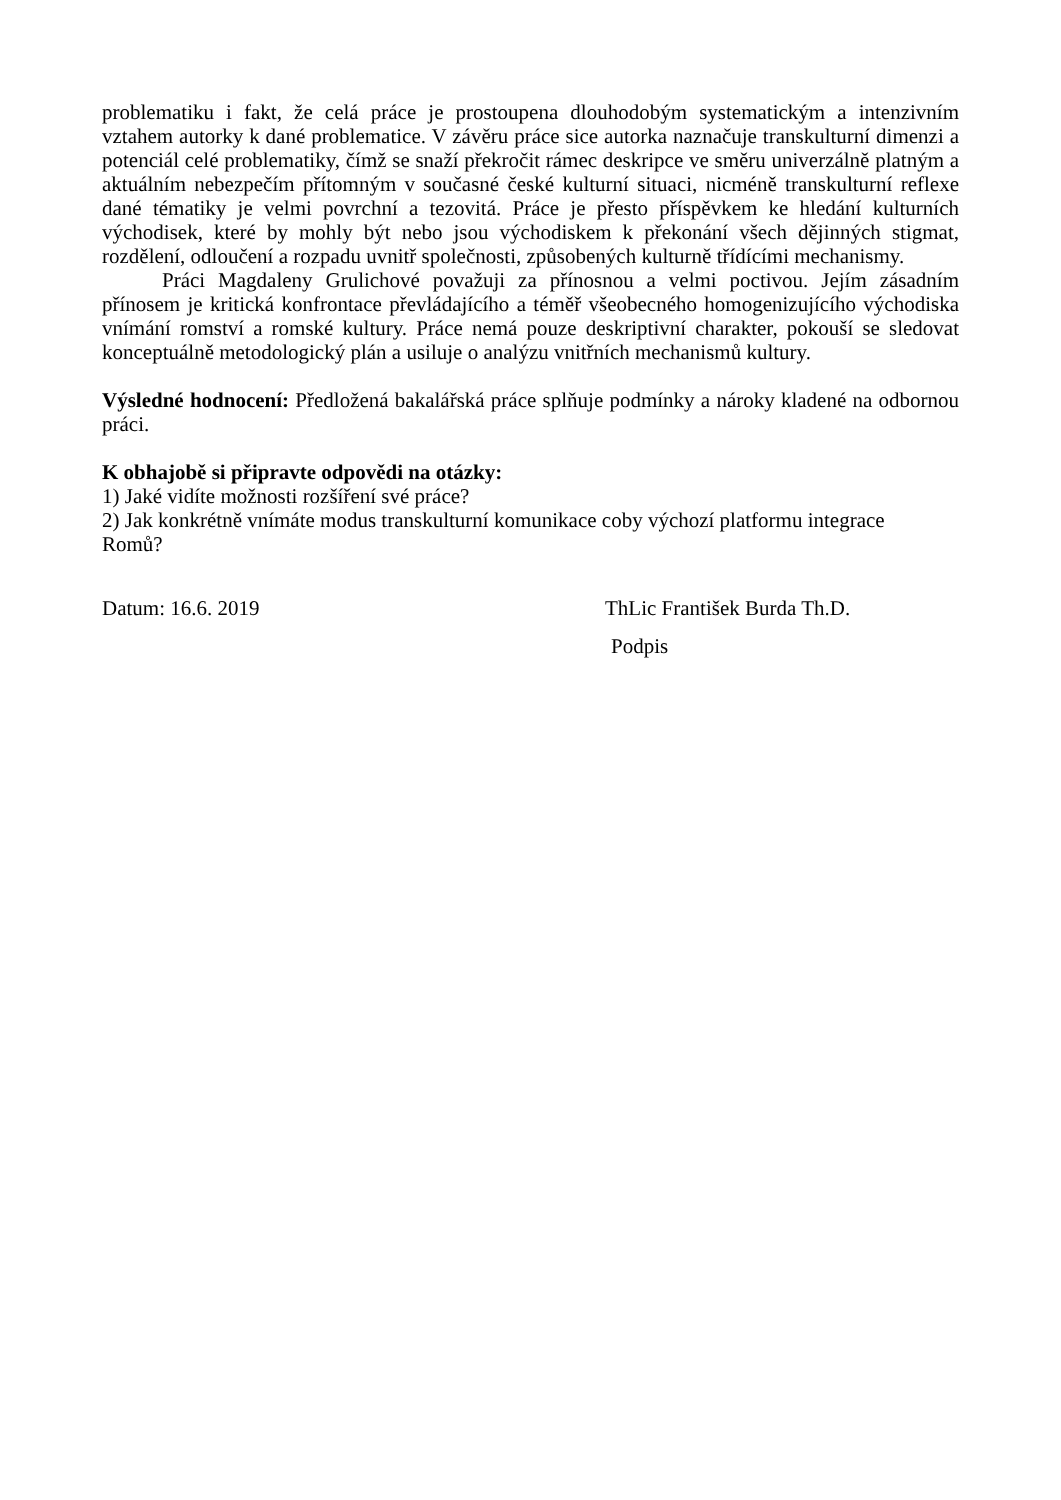problematiku i fakt, že celá práce je prostoupena dlouhodobým systematickým a intenzivním vztahem autorky k dané problematice. V závěru práce sice autorka naznačuje transkulturní dimenzi a potenciál celé problematiky, čímž se snaží překročit rámec deskripce ve směru univerzálně platným a aktuálním nebezpečím přítomným v současné české kulturní situaci, nicméně transkulturní reflexe dané tématiky je velmi povrchní a tezovitá. Práce je přesto příspěvkem ke hledání kulturních východisek, které by mohly být nebo jsou východiskem k překonání všech dějinných stigmat, rozdělení, odloučení a rozpadu uvnitř společnosti, způsobených kulturně třídícími mechanismy.
Práci Magdaleny Grulichové považuji za přínosnou a velmi poctivou. Jejím zásadním přínosem je kritická konfrontace převládajícího a téměř všeobecného homogenizujícího východiska vnímání romství a romské kultury. Práce nemá pouze deskriptivní charakter, pokouší se sledovat konceptuálně metodologický plán a usiluje o analýzu vnitřních mechanismů kultury.
Výsledné hodnocení: Předložená bakalářská práce splňuje podmínky a nároky kladené na odbornou práci.
K obhajobě si připravte odpovědi na otázky:
1) Jaké vidíte možnosti rozšíření své práce?
2) Jak konkrétně vnímáte modus transkulturní komunikace coby výchozí platformu integrace
Romů?
Datum: 16.6. 2019 ThLic František Burda Th.D.
Podpis